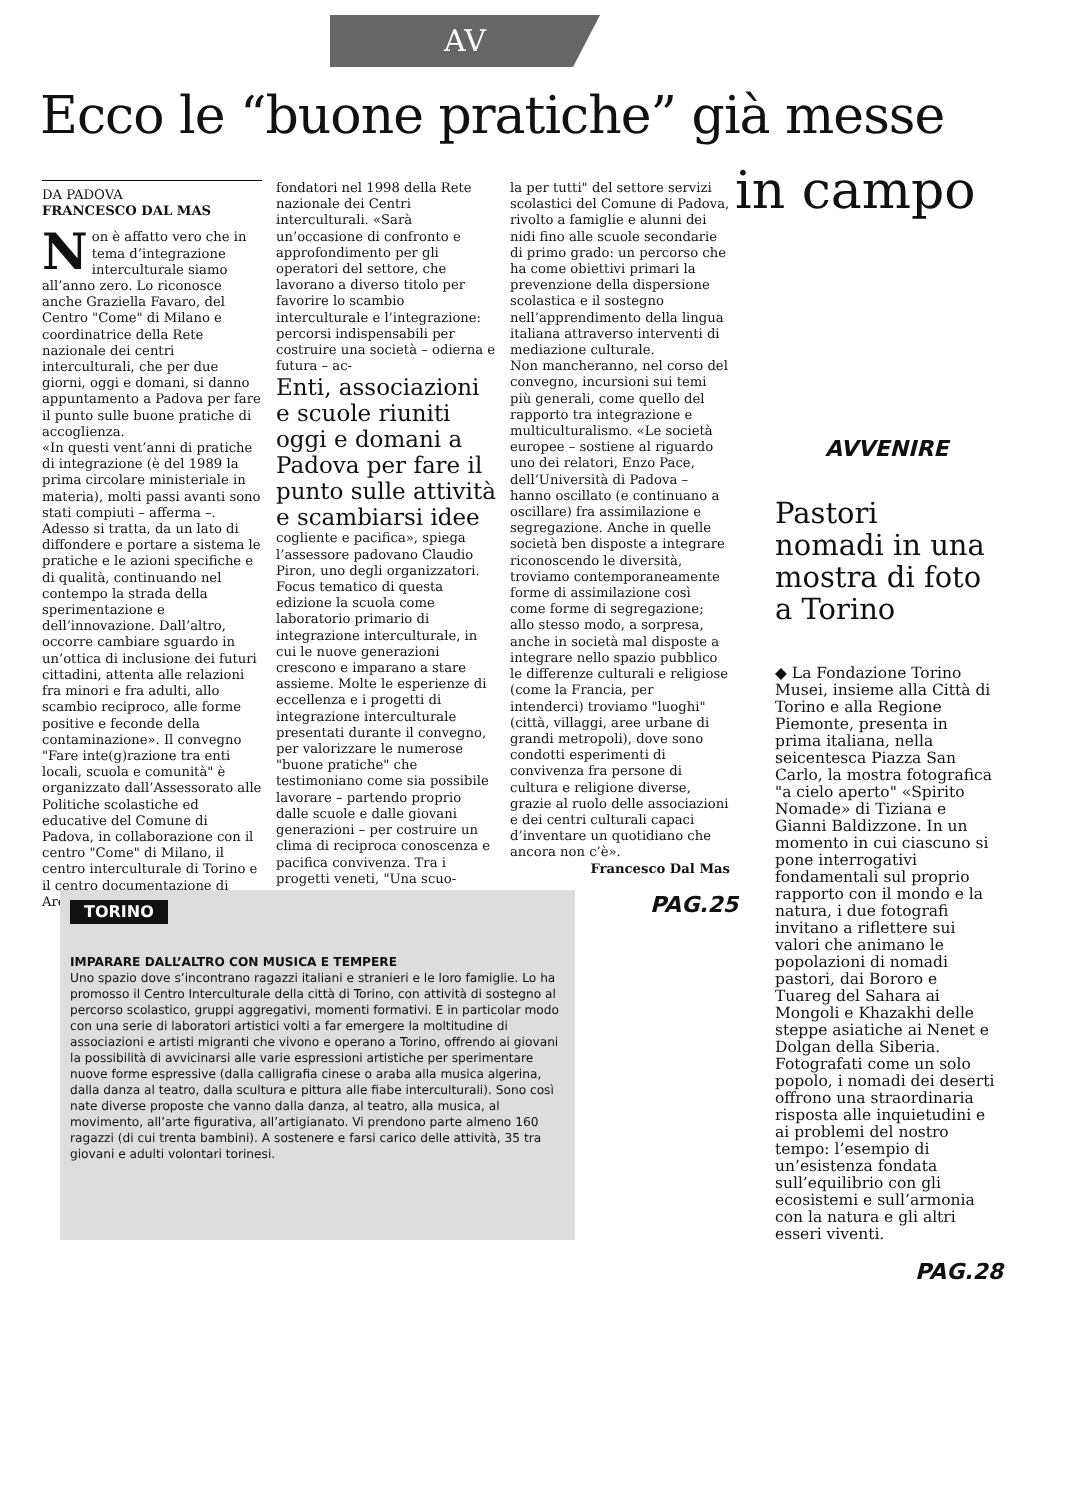AV
Ecco le “buone pratiche” già messe
in campo
DA PADOVA
FRANCESCO DAL MAS
Non è affatto vero che in tema d’integrazione interculturale siamo all’anno zero. Lo riconosce anche Graziella Favaro, del Centro "Come" di Milano e coordinatrice della Rete nazionale dei centri interculturali, che per due giorni, oggi e domani, si danno appuntamento a Padova per fare il punto sulle buone pratiche di accoglienza.
«In questi vent’anni di pratiche di integrazione (è del 1989 la prima circolare ministeriale in materia), molti passi avanti sono stati compiuti – afferma –. Adesso si tratta, da un lato di diffondere e portare a sistema le pratiche e le azioni specifiche e di qualità, continuando nel contempo la strada della sperimentazione e dell’innovazione. Dall’altro, occorre cambiare sguardo in un’ottica di inclusione dei futuri cittadini, attenta alle relazioni fra minori e fra adulti, allo scambio reciproco, alle forme positive e feconde della contaminazione». Il convegno "Fare inte(g)razione tra enti locali, scuola e comunità" è organizzato dall’Assessorato alle Politiche scolastiche ed educative del Comune di Padova, in collaborazione con il centro "Come" di Milano, il centro interculturale di Torino e il centro documentazione di Arezzo,
fondatori nel 1998 della Rete nazionale dei Centri interculturali. «Sarà un’occasione di confronto e approfondimento per gli operatori del settore, che lavorano a diverso titolo per favorire lo scambio interculturale e l’integrazione: percorsi indispensabili per costruire una società – odierna e futura – ac-
Enti, associazioni e scuole riuniti oggi e domani a Padova per fare il punto sulle attività e scambiarsi idee
cogliente e pacifica», spiega l’assessore padovano Claudio Piron, uno degli organizzatori. Focus tematico di questa edizione la scuola come laboratorio primario di integrazione interculturale, in cui le nuove generazioni crescono e imparano a stare assieme. Molte le esperienze di eccellenza e i progetti di integrazione interculturale presentati durante il convegno, per valorizzare le numerose "buone pratiche" che testimoniano come sia possibile lavorare – partendo proprio dalle scuole e dalle giovani generazioni – per costruire un clima di reciproca conoscenza e pacifica convivenza. Tra i progetti veneti, "Una scuo-
la per tutti" del settore servizi scolastici del Comune di Padova, rivolto a famiglie e alunni dei nidi fino alle scuole secondarie di primo grado: un percorso che ha come obiettivi primari la prevenzione della dispersione scolastica e il sostegno nell’apprendimento della lingua italiana attraverso interventi di mediazione culturale.
Non mancheranno, nel corso del convegno, incursioni sui temi più generali, come quello del rapporto tra integrazione e multiculturalismo. «Le società europee – sostiene al riguardo uno dei relatori, Enzo Pace, dell’Università di Padova – hanno oscillato (e continuano a oscillare) fra assimilazione e segregazione. Anche in quelle società ben disposte a integrare riconoscendo le diversità, troviamo contemporaneamente forme di assimilazione così come forme di segregazione; allo stesso modo, a sorpresa, anche in società mal disposte a integrare nello spazio pubblico le differenze culturali e religiose (come la Francia, per intenderci) troviamo "luoghi" (città, villaggi, aree urbane di grandi metropoli), dove sono condotti esperimenti di convivenza fra persone di cultura e religione diverse, grazie al ruolo delle associazioni e dei centri culturali capaci d’inventare un quotidiano che ancora non c’è».
Francesco Dal Mas
PAG.25
TORINO
IMPARARE DALL’ALTRO CON MUSICA E TEMPERE
Uno spazio dove s’incontrano ragazzi italiani e stranieri e le loro famiglie. Lo ha promosso il Centro Interculturale della città di Torino, con attività di sostegno al percorso scolastico, gruppi aggregativi, momenti formativi. E in particolar modo con una serie di laboratori artistici volti a far emergere la moltitudine di associazioni e artisti migranti che vivono e operano a Torino, offrendo ai giovani la possibilità di avvicinarsi alle varie espressioni artistiche per sperimentare nuove forme espressive (dalla calligrafia cinese o araba alla musica algerina, dalla danza al teatro, dalla scultura e pittura alle fiabe interculturali). Sono così nate diverse proposte che vanno dalla danza, al teatro, alla musica, al movimento, all’arte figurativa, all’artigianato. Vi prendono parte almeno 160 ragazzi (di cui trenta bambini). A sostenere e farsi carico delle attività, 35 tra giovani e adulti volontari torinesi.
AVVENIRE
Pastori nomadi in una mostra di foto a Torino
◆ La Fondazione Torino Musei, insieme alla Città di Torino e alla Regione Piemonte, presenta in prima italiana, nella seicentesca Piazza San Carlo, la mostra fotografica "a cielo aperto" «Spirito Nomade» di Tiziana e Gianni Baldizzone. In un momento in cui ciascuno si pone interrogativi fondamentali sul proprio rapporto con il mondo e la natura, i due fotografi invitano a riflettere sui valori che animano le popolazioni di nomadi pastori, dai Bororo e Tuareg del Sahara ai Mongoli e Khazakhi delle steppe asiatiche ai Nenet e Dolgan della Siberia. Fotografati come un solo popolo, i nomadi dei deserti offrono una straordinaria risposta alle inquietudini e ai problemi del nostro tempo: l’esempio di un’esistenza fondata sull’equilibrio con gli ecosistemi e sull’armonia con la natura e gli altri esseri viventi.
PAG.28